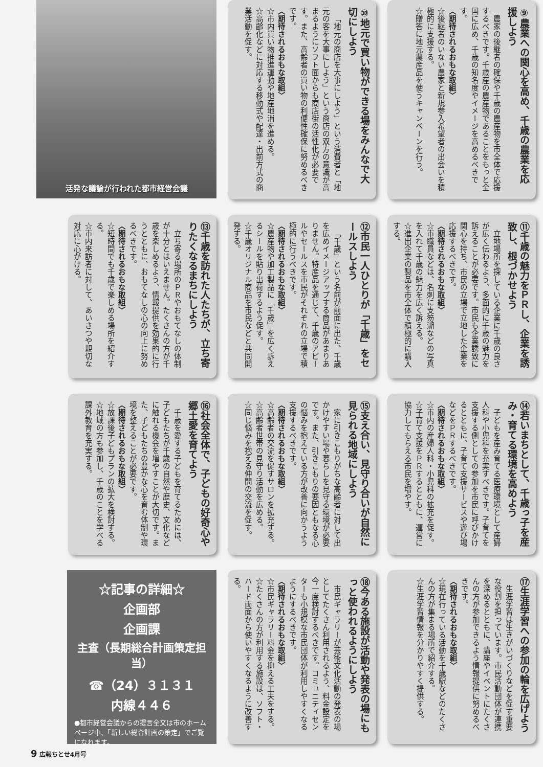⑨農業への関心を高め、千歳の農業を応援しよう
農家の後継者の確保や千歳の農産物を市全体で応援するべきです。千歳産の農産物であることをもっと全国に広め、千歳の知名度やイメージを高めるべきです。
〈期待されるおもな取組〉
☆後継者のいない農家と新規参入希望者の出会いを積極的に支援する。
☆贈答に地元農産品を使うキャンペーンを行う。
⑩地元で買い物ができる場をみんなで大切にしよう
「地元の商店を大事にしよう」という消費者と「地元の客を大事にしよう」という商店の双方の意識が高まるようにソフト面からも商店街の活性化が必要です。また、高齢者の買い物の利便性確保に努めるべきです。
〈期待されるおもな取組〉
☆市内買い物推進運動や地産地消を進める。
☆高齢化などに対応する移動式や配達・出前方式の商業活動を促す。
活発な議論が行われた都市経営会議
⑪千歳の魅力をＰＲし、企業を誘致し、根づかせよう
立地場所を探している企業に千歳の良さが広く伝わるよう、多面的に千歳の魅力を訴えることが必要です。市民も企業誘致に関心を持ち、市民の立場で立地した企業を応援するべきです。
〈期待されるおもな取組〉
☆市職員などは、名刺に支笏湖などの写真を入れて千歳の魅力を広く訴える。
☆進出企業の製品を市全体で積極的に購入する。
⑫市民一人ひとりが「千歳」をセールスしよう
「千歳」という名前が前面に出た、千歳を広めイメージアップする商品があまりありません。特産品を通じて、千歳のアピールやセールスを市民がそれぞれの立場で積極的に行うべきです。
〈期待されるおもな取組〉
☆農産物や加工製品に「千歳」を広く訴えるシールを貼り出荷するよう促す。
☆千歳オリジナル商品を市民などと共同開発する。
⑬千歳を訪れた人たちが、立ち寄りたくなるまちにしよう
立ち寄る場所のＰＲやおもてなしの体制が十分とはいえません。たくさんの方が千歳を楽しめるよう、情報提供を効果的に行うとともに、おもてなしの心の向上に努めるべきです。
〈期待されるおもな取組〉
☆短時間でも千歳で楽しめる場所を紹介する。
☆市内来訪者に対して、あいさつや親切な対応に心がける。
⑭若いまちとして、千歳っ子を産み・育てる環境を高めよう
子どもを産み育てる医療環境として産婦人科や小児科を充実すべきです。子育てを支援する側としての参加を市民に呼びかけるとともに、子育て支援サービスや遊び場などをＰＲするべきです。
〈期待されるおもな取組〉
☆市内の産婦人科・小児科の拡充を促す。
☆子育て支援をＰＲするとともに、運営に協力してもらえる市民を増やす。
⑮支え合い、見守り合いが自然に見られる地域にしよう
家に引きこもりがちな高齢者に対して出かけやすい場や暮らしを見守る環境が必要です。また、引きこもりの要因ともなる心の悩みを抱えている方が改善に向かうよう支援するべきです。
〈期待されるおもな取組〉
☆高齢者の交流を促すサロンを拡充する。
☆高齢者世帯の見守り活動を広める。
☆同じ悩みを抱える仲間の交流を促す。
⑯社会全体で、子どもの好奇心や郷土愛を育てよう
千歳を愛する子どもを育てるためには、子どもたちが千歳の自然や歴史、文化などに触れる機会を増やすことが大切です。また、子どもたちの豊かな心を育む体制や環境を整えることが必要です。
〈期待されるおもな取組〉
☆放課後子どもプランの拡大を検討する。
☆地域の方も参加し、千歳のことを学べる課外教育を充実する。
⑰生涯学習への参加の輪を広げよう
生涯学習は生きがいづくりなどを促す重要な役割を担っています。市民活動団体が連携を深めるとともに、講座やイベントにたくさんの方が参加できるよう情報提供に努めるべきです。
〈期待されるおもな取組〉
☆現在行っている活動を千歳駅などのたくさんの方が集まる場所で紹介する。
☆生涯学習情報を分かりやすく提供する。
⑱今ある施設が活動や発表の場にもっと使われるようにしよう
市民ギャラリーが芸術文化活動の発表の場としてたくさん利用されるよう、料金設定を今一度検討するべきです。コミュニティセンターも小規模な市民団体が利用しやすくなるようにするべきです。
〈期待されるおもな取組〉
☆市民ギャラリー料金を抑える工夫をする。
☆たくさんの方が利用する施設は、ソフト・ハード両面から使いやすくなるように改善する。
☆記事の詳細☆
企画部
企画課
主査（長期総合計画策定担当）
☎（24）３１３１
内線４４６
●都市経営会議からの提言全文は市のホームページ中、「新しい総合計画の策定」でご覧になれます。
9 広報ちとせ4月号